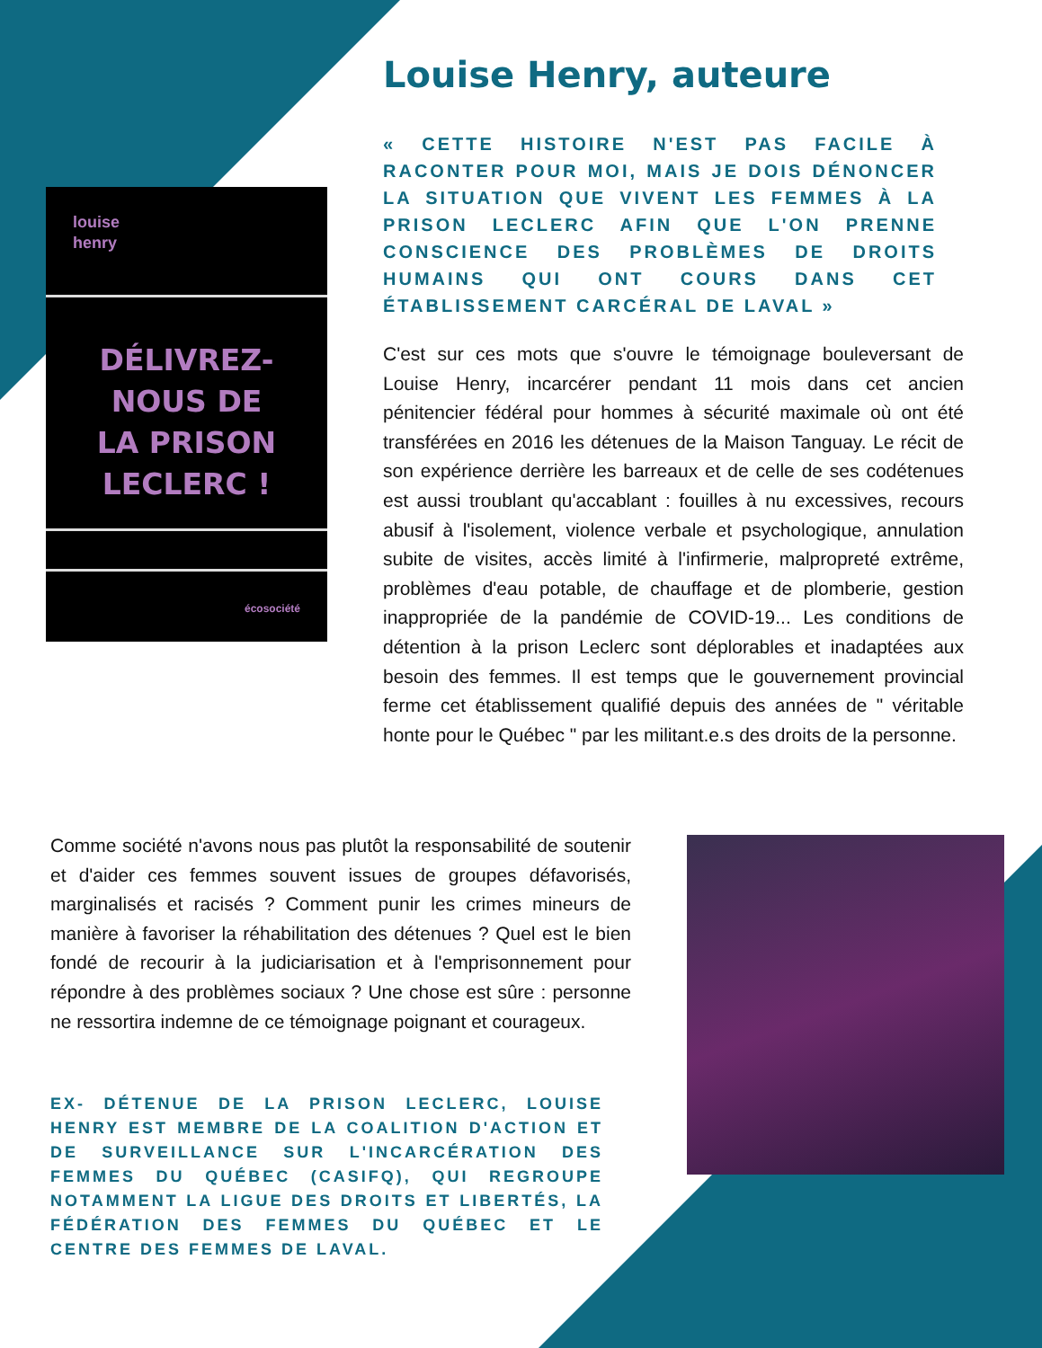Louise Henry, auteure
« CETTE HISTOIRE N'EST PAS FACILE À RACONTER POUR MOI, MAIS JE DOIS DÉNONCER LA SITUATION QUE VIVENT LES FEMMES À LA PRISON LECLERC AFIN QUE L'ON PRENNE CONSCIENCE DES PROBLÈMES DE DROITS HUMAINS QUI ONT COURS DANS CET ÉTABLISSEMENT CARCÉRAL DE LAVAL »
louise
henry
DÉLIVREZ-
NOUS DE
LA PRISON
LECLERC !
écosociété
C'est sur ces mots que s'ouvre le témoignage bouleversant de Louise Henry, incarcérer pendant 11 mois dans cet ancien pénitencier fédéral pour hommes à sécurité maximale où ont été transférées en 2016 les détenues de la Maison Tanguay. Le récit de son expérience derrière les barreaux et de celle de ses codétenues est aussi troublant qu'accablant : fouilles à nu excessives, recours abusif à l'isolement, violence verbale et psychologique, annulation subite de visites, accès limité à l'infirmerie, malpropreté extrême, problèmes d'eau potable, de chauffage et de plomberie, gestion inappropriée de la pandémie de COVID-19... Les conditions de détention à la prison Leclerc sont déplorables et inadaptées aux besoin des femmes. Il est temps que le gouvernement provincial ferme cet établissement qualifié depuis des années de " véritable honte pour le Québec " par les militant.e.s des droits de la personne.
Comme société n'avons nous pas plutôt la responsabilité de soutenir et d'aider ces femmes souvent issues de groupes défavorisés, marginalisés et racisés ? Comment punir les crimes mineurs de manière à favoriser la réhabilitation des détenues ? Quel est le bien fondé de recourir à la judiciarisation et à l'emprisonnement pour répondre à des problèmes sociaux ? Une chose est sûre : personne ne ressortira indemne de ce témoignage poignant et courageux.
EX- DÉTENUE DE LA PRISON LECLERC, LOUISE HENRY EST MEMBRE DE LA COALITION D'ACTION ET DE SURVEILLANCE SUR L'INCARCÉRATION DES FEMMES DU QUÉBEC (CASIFQ), QUI REGROUPE NOTAMMENT LA LIGUE DES DROITS ET LIBERTÉS, LA FÉDÉRATION DES FEMMES DU QUÉBEC ET LE CENTRE DES FEMMES DE LAVAL.